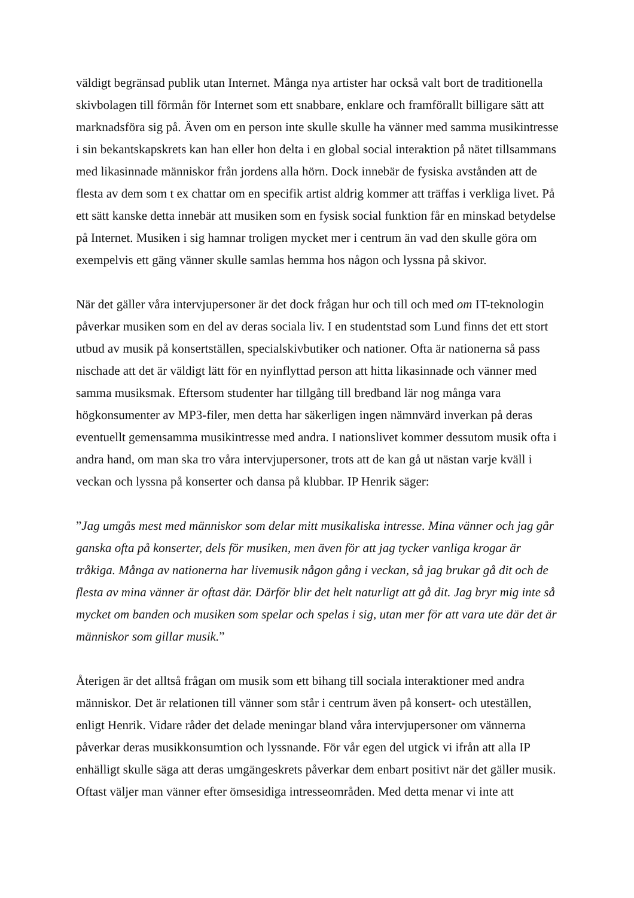väldigt begränsad publik utan Internet. Många nya artister har också valt bort de traditionella skivbolagen till förmån för Internet som ett snabbare, enklare och framförallt billigare sätt att marknadsföra sig på. Även om en person inte skulle skulle ha vänner med samma musikintresse i sin bekantskapskrets kan han eller hon delta i en global social interaktion på nätet tillsammans med likasinnade människor från jordens alla hörn. Dock innebär de fysiska avstånden att de flesta av dem som t ex chattar om en specifik artist aldrig kommer att träffas i verkliga livet. På ett sätt kanske detta innebär att musiken som en fysisk social funktion får en minskad betydelse på Internet. Musiken i sig hamnar troligen mycket mer i centrum än vad den skulle göra om exempelvis ett gäng vänner skulle samlas hemma hos någon och lyssna på skivor.
När det gäller våra intervjupersoner är det dock frågan hur och till och med om IT-teknologin påverkar musiken som en del av deras sociala liv. I en studentstad som Lund finns det ett stort utbud av musik på konsertställen, specialskivbutiker och nationer. Ofta är nationerna så pass nischade att det är väldigt lätt för en nyinflyttad person att hitta likasinnade och vänner med samma musiksmak. Eftersom studenter har tillgång till bredband lär nog många vara högkonsumenter av MP3-filer, men detta har säkerligen ingen nämnvärd inverkan på deras eventuellt gemensamma musikintresse med andra. I nationslivet kommer dessutom musik ofta i andra hand, om man ska tro våra intervjupersoner, trots att de kan gå ut nästan varje kväll i veckan och lyssna på konserter och dansa på klubbar. IP Henrik säger:
”Jag umgås mest med människor som delar mitt musikaliska intresse. Mina vänner och jag går ganska ofta på konserter, dels för musiken, men även för att jag tycker vanliga krogar är tråkiga. Många av nationerna har livemusik någon gång i veckan, så jag brukar gå dit och de flesta av mina vänner är oftast där. Därför blir det helt naturligt att gå dit. Jag bryr mig inte så mycket om banden och musiken som spelar och spelas i sig, utan mer för att vara ute där det är människor som gillar musik.”
Återigen är det alltså frågan om musik som ett bihang till sociala interaktioner med andra människor. Det är relationen till vänner som står i centrum även på konsert- och uteställen, enligt Henrik. Vidare råder det delade meningar bland våra intervjupersoner om vännerna påverkar deras musikkonsumtion och lyssnande. För vår egen del utgick vi ifrån att alla IP enhälligt skulle säga att deras umgängeskrets påverkar dem enbart positivt när det gäller musik. Oftast väljer man vänner efter ömsesidiga intresseområden. Med detta menar vi inte att